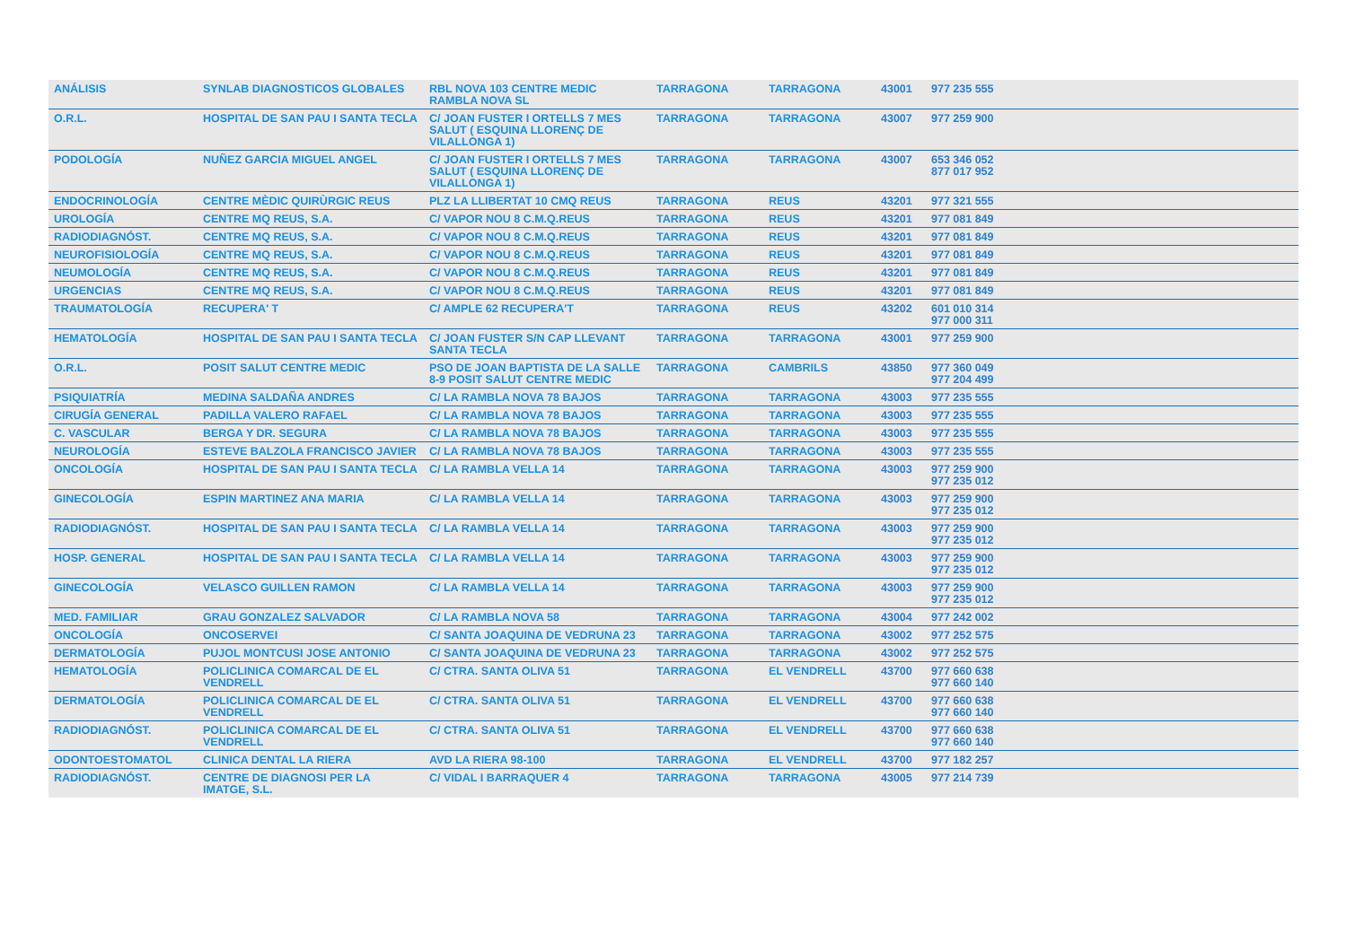| ANÁLISIS | SYNLAB DIAGNOSTICOS GLOBALES | RBL NOVA 103 CENTRE MEDIC RAMBLA NOVA SL | TARRAGONA | TARRAGONA | 43001 | 977 235 555 |
| O.R.L. | HOSPITAL DE SAN PAU I SANTA TECLA | C/ JOAN FUSTER I ORTELLS 7 MES SALUT ( ESQUINA LLORENÇ DE VILALLONGA 1) | TARRAGONA | TARRAGONA | 43007 | 977 259 900 |
| PODOLOGÍA | NUÑEZ GARCIA MIGUEL ANGEL | C/ JOAN FUSTER I ORTELLS 7 MES SALUT ( ESQUINA LLORENÇ DE VILALLONGA 1) | TARRAGONA | TARRAGONA | 43007 | 653 346 052 877 017 952 |
| ENDOCRINOLOGÍA | CENTRE MÈDIC QUIRÙRGIC REUS | PLZ LA LLIBERTAT 10 CMQ REUS | TARRAGONA | REUS | 43201 | 977 321 555 |
| UROLOGÍA | CENTRE MQ REUS, S.A. | C/ VAPOR NOU 8 C.M.Q.REUS | TARRAGONA | REUS | 43201 | 977 081 849 |
| RADIODIAGNÓST. | CENTRE MQ REUS, S.A. | C/ VAPOR NOU 8 C.M.Q.REUS | TARRAGONA | REUS | 43201 | 977 081 849 |
| NEUROFISIOLOGÍA | CENTRE MQ REUS, S.A. | C/ VAPOR NOU 8 C.M.Q.REUS | TARRAGONA | REUS | 43201 | 977 081 849 |
| NEUMOLOGÍA | CENTRE MQ REUS, S.A. | C/ VAPOR NOU 8 C.M.Q.REUS | TARRAGONA | REUS | 43201 | 977 081 849 |
| URGENCIAS | CENTRE MQ REUS, S.A. | C/ VAPOR NOU 8 C.M.Q.REUS | TARRAGONA | REUS | 43201 | 977 081 849 |
| TRAUMATOLOGÍA | RECUPERA' T | C/ AMPLE 62 RECUPERA'T | TARRAGONA | REUS | 43202 | 601 010 314 977 000 311 |
| HEMATOLOGÍA | HOSPITAL DE SAN PAU I SANTA TECLA | C/ JOAN FUSTER S/N CAP LLEVANT SANTA TECLA | TARRAGONA | TARRAGONA | 43001 | 977 259 900 |
| O.R.L. | POSIT SALUT CENTRE MEDIC | PSO DE JOAN BAPTISTA DE LA SALLE 8-9 POSIT SALUT CENTRE MEDIC | TARRAGONA | CAMBRILS | 43850 | 977 360 049 977 204 499 |
| PSIQUIATRÍA | MEDINA SALDAÑA ANDRES | C/ LA RAMBLA NOVA 78 BAJOS | TARRAGONA | TARRAGONA | 43003 | 977 235 555 |
| CIRUGÍA GENERAL | PADILLA VALERO RAFAEL | C/ LA RAMBLA NOVA 78 BAJOS | TARRAGONA | TARRAGONA | 43003 | 977 235 555 |
| C. VASCULAR | BERGA Y DR. SEGURA | C/ LA RAMBLA NOVA 78 BAJOS | TARRAGONA | TARRAGONA | 43003 | 977 235 555 |
| NEUROLOGÍA | ESTEVE BALZOLA FRANCISCO JAVIER | C/ LA RAMBLA NOVA 78 BAJOS | TARRAGONA | TARRAGONA | 43003 | 977 235 555 |
| ONCOLOGÍA | HOSPITAL DE SAN PAU I SANTA TECLA | C/ LA RAMBLA VELLA 14 | TARRAGONA | TARRAGONA | 43003 | 977 259 900 977 235 012 |
| GINECOLOGÍA | ESPIN MARTINEZ ANA MARIA | C/ LA RAMBLA VELLA 14 | TARRAGONA | TARRAGONA | 43003 | 977 259 900 977 235 012 |
| RADIODIAGNÓST. | HOSPITAL DE SAN PAU I SANTA TECLA | C/ LA RAMBLA VELLA 14 | TARRAGONA | TARRAGONA | 43003 | 977 259 900 977 235 012 |
| HOSP. GENERAL | HOSPITAL DE SAN PAU I SANTA TECLA | C/ LA RAMBLA VELLA 14 | TARRAGONA | TARRAGONA | 43003 | 977 259 900 977 235 012 |
| GINECOLOGÍA | VELASCO GUILLEN RAMON | C/ LA RAMBLA VELLA 14 | TARRAGONA | TARRAGONA | 43003 | 977 259 900 977 235 012 |
| MED. FAMILIAR | GRAU GONZALEZ SALVADOR | C/ LA RAMBLA NOVA 58 | TARRAGONA | TARRAGONA | 43004 | 977 242 002 |
| ONCOLOGÍA | ONCOSERVEI | C/ SANTA JOAQUINA DE VEDRUNA 23 | TARRAGONA | TARRAGONA | 43002 | 977 252 575 |
| DERMATOLOGÍA | PUJOL MONTCUSI JOSE ANTONIO | C/ SANTA JOAQUINA DE VEDRUNA 23 | TARRAGONA | TARRAGONA | 43002 | 977 252 575 |
| HEMATOLOGÍA | POLICLINICA COMARCAL DE EL VENDRELL | C/ CTRA. SANTA OLIVA 51 | TARRAGONA | EL VENDRELL | 43700 | 977 660 638 977 660 140 |
| DERMATOLOGÍA | POLICLINICA COMARCAL DE EL VENDRELL | C/ CTRA. SANTA OLIVA 51 | TARRAGONA | EL VENDRELL | 43700 | 977 660 638 977 660 140 |
| RADIODIAGNÓST. | POLICLINICA COMARCAL DE EL VENDRELL | C/ CTRA. SANTA OLIVA 51 | TARRAGONA | EL VENDRELL | 43700 | 977 660 638 977 660 140 |
| ODONTOESTOMATOL | CLINICA DENTAL LA RIERA | AVD LA RIERA 98-100 | TARRAGONA | EL VENDRELL | 43700 | 977 182 257 |
| RADIODIAGNÓST. | CENTRE DE DIAGNOSI PER LA IMATGE, S.L. | C/ VIDAL I BARRAQUER 4 | TARRAGONA | TARRAGONA | 43005 | 977 214 739 |